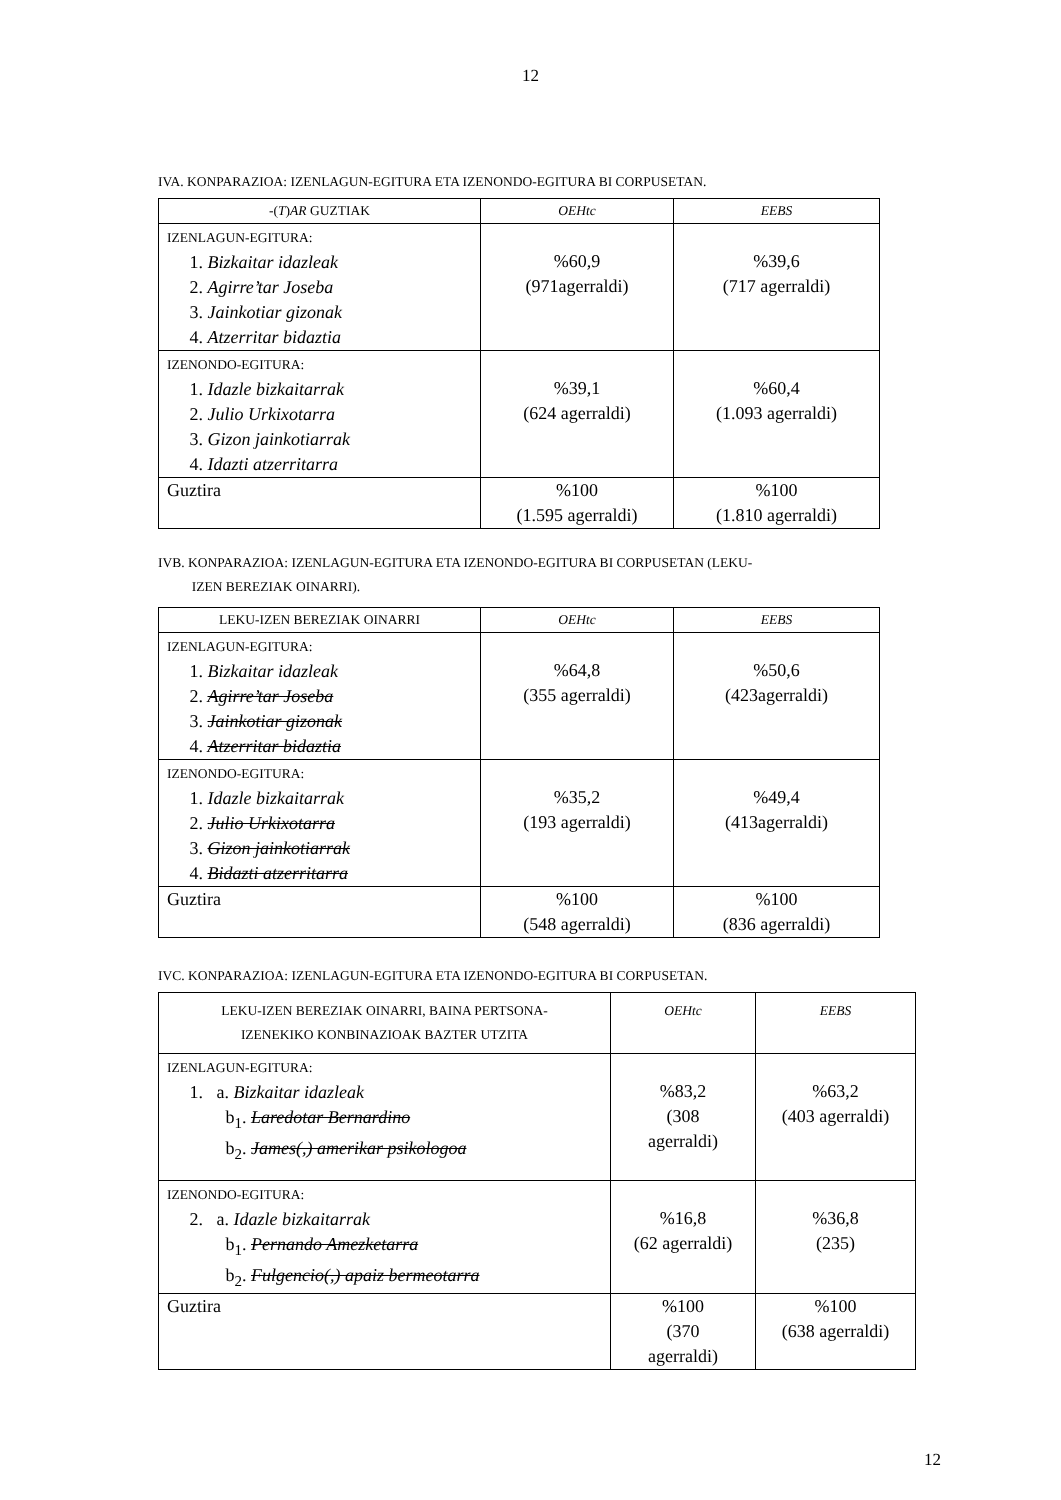12
IVA. KONPARAZIOA: IZENLAGUN-EGITURA ETA IZENONDO-EGITURA BI CORPUSETAN.
| -( T ) AR GUZTIAK | OEHtc | EEBS |
| IZENLAGUN-EGITURA: 1. Bizkaitar idazleak 2. Agirre’tar Joseba 3. Jainkotiar gizonak 4. Atzerritar bidaztia | %60,9 (971agerraldi) | %39,6 (717 agerraldi) |
| IZENONDO-EGITURA: 1. Idazle bizkaitarrak 2. Julio Urkixotarra 3. Gizon jainkotiarrak 4. Idazti atzerritarra | %39,1 (624 agerraldi) | %60,4 (1.093 agerraldi) |
| Guztira | %100 (1.595 agerraldi) | %100 (1.810 agerraldi) |
IVB. KONPARAZIOA: IZENLAGUN-EGITURA ETA IZENONDO-EGITURA BI CORPUSETAN (LEKU-
IZEN BEREZIAK OINARRI).
| LEKU-IZEN BEREZIAK OINARRI | OEHtc | EEBS |
| IZENLAGUN-EGITURA: 1. Bizkaitar idazleak 2. Agirre’tar Joseba 3. Jainkotiar gizonak 4. Atzerritar bidaztia | %64,8 (355 agerraldi) | %50,6 (423agerraldi) |
| IZENONDO-EGITURA: 1. Idazle bizkaitarrak 2. Julio Urkixotarra 3. Gizon jainkotiarrak 4. Bidazti atzerritarra | %35,2 (193 agerraldi) | %49,4 (413agerraldi) |
| Guztira | %100 (548 agerraldi) | %100 (836 agerraldi) |
IVC. KONPARAZIOA: IZENLAGUN-EGITURA ETA IZENONDO-EGITURA BI CORPUSETAN.
| LEKU-IZEN BEREZIAK OINARRI, BAINA PERTSONA- IZENEKIKO KONBINAZIOAK BAZTER UTZITA | OEHtc | EEBS |
| IZENLAGUN-EGITURA: 1. a. Bizkaitar idazleak b<sub>1</sub>. Laredotar Bernardino b<sub>2</sub>. James(,) amerikar psikologoa | %83,2 (308 agerraldi) | %63,2 (403 agerraldi) |
| IZENONDO-EGITURA: 2. a. Idazle bizkaitarrak b<sub>1</sub>. Pernando Amezketarra b<sub>2</sub>. Fulgencio(,) apaiz bermeotarra | %16,8 (62 agerraldi) | %36,8 (235) |
| Guztira | %100 (370 agerraldi) | %100 (638 agerraldi) |
12